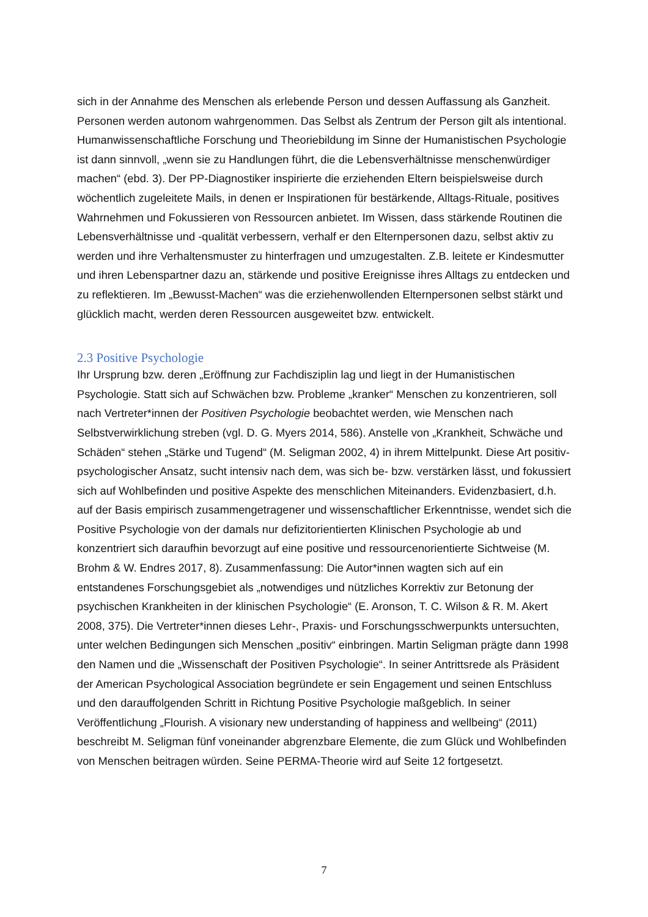sich in der Annahme des Menschen als erlebende Person und dessen Auffassung als Ganzheit. Personen werden autonom wahrgenommen. Das Selbst als Zentrum der Person gilt als intentional. Humanwissenschaftliche Forschung und Theoriebildung im Sinne der Humanistischen Psychologie ist dann sinnvoll, „wenn sie zu Handlungen führt, die die Lebensverhältnisse menschenwürdiger machen“ (ebd. 3). Der PP-Diagnostiker inspirierte die erziehenden Eltern beispielsweise durch wöchentlich zugeleitete Mails, in denen er Inspirationen für bestärkende, Alltags-Rituale, positives Wahrnehmen und Fokussieren von Ressourcen anbietet. Im Wissen, dass stärkende Routinen die Lebensverhältnisse und -qualität verbessern, verhalf er den Elternpersonen dazu, selbst aktiv zu werden und ihre Verhaltensmuster zu hinterfragen und umzugestalten. Z.B. leitete er Kindesmutter und ihren Lebenspartner dazu an, stärkende und positive Ereignisse ihres Alltags zu entdecken und zu reflektieren. Im „Bewusst-Machen“ was die erziehenwollenden Elternpersonen selbst stärkt und glücklich macht, werden deren Ressourcen ausgeweitet bzw. entwickelt.
2.3 Positive Psychologie
Ihr Ursprung bzw. deren „Eröffnung zur Fachdisziplin lag und liegt in der Humanistischen Psychologie. Statt sich auf Schwächen bzw. Probleme „kranker“ Menschen zu konzentrieren, soll nach Vertreter*innen der Positiven Psychologie beobachtet werden, wie Menschen nach Selbstverwirklichung streben (vgl. D. G. Myers 2014, 586). Anstelle von „Krankheit, Schwäche und Schäden“ stehen „Stärke und Tugend“ (M. Seligman 2002, 4) in ihrem Mittelpunkt. Diese Art positiv-psychologischer Ansatz, sucht intensiv nach dem, was sich be- bzw. verstärken lässt, und fokussiert sich auf Wohlbefinden und positive Aspekte des menschlichen Miteinanders. Evidenzbasiert, d.h. auf der Basis empirisch zusammengetragener und wissenschaftlicher Erkenntnisse, wendet sich die Positive Psychologie von der damals nur defizitorientierten Klinischen Psychologie ab und konzentriert sich daraufhin bevorzugt auf eine positive und ressourcenorientierte Sichtweise (M. Brohm & W. Endres 2017, 8). Zusammenfassung: Die Autor*innen wagten sich auf ein entstandenes Forschungsgebiet als „notwendiges und nützliches Korrektiv zur Betonung der psychischen Krankheiten in der klinischen Psychologie“ (E. Aronson, T. C. Wilson & R. M. Akert 2008, 375). Die Vertreter*innen dieses Lehr-, Praxis- und Forschungsschwerpunkts untersuchten, unter welchen Bedingungen sich Menschen „positiv“ einbringen. Martin Seligman prägte dann 1998 den Namen und die „Wissenschaft der Positiven Psychologie“. In seiner Antrittsrede als Präsident der American Psychological Association begründete er sein Engagement und seinen Entschluss und den darauffolgenden Schritt in Richtung Positive Psychologie maßgeblich. In seiner Veröffentlichung „Flourish. A visionary new understanding of happiness and wellbeing“ (2011) beschreibt M. Seligman fünf voneinander abgrenzbare Elemente, die zum Glück und Wohlbefinden von Menschen beitragen würden. Seine PERMA-Theorie wird auf Seite 12 fortgesetzt.
7